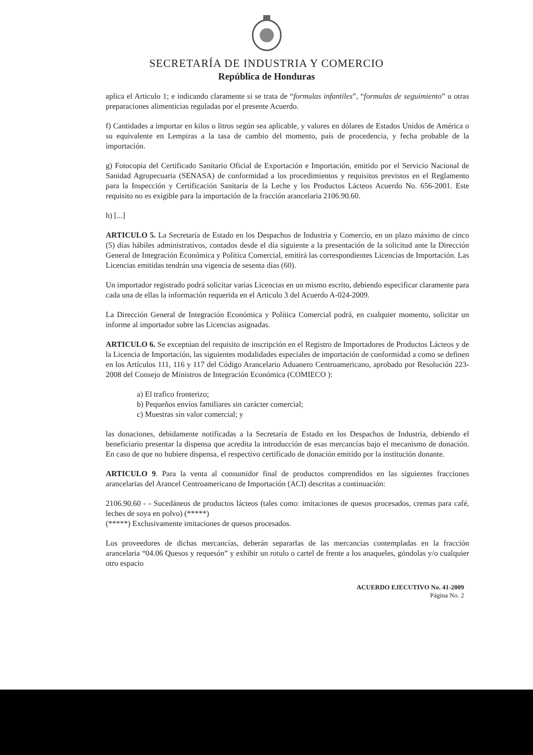SECRETARÍA DE INDUSTRIA Y COMERCIO
República de Honduras
aplica el Articulo 1; e indicando claramente si se trata de “formulas infantiles”, “formulas de seguimiento” u otras preparaciones alimenticias reguladas por el presente Acuerdo.
f) Cantidades a importar en kilos o litros según sea aplicable, y valores en dólares de Estados Unidos de América o su equivalente en Lempiras a la tasa de cambio del momento, país de procedencia, y fecha probable de la importación.
g) Fotocopia del Certificado Sanitario Oficial de Exportación e Importación, emitido por el Servicio Nacional de Sanidad Agropecuaria (SENASA) de conformidad a los procedimientos y requisitos previstos en el Reglamento para la Inspección y Certificación Sanitaria de la Leche y los Productos Lácteos Acuerdo No. 656-2001. Este requisito no es exigible para la importación de la fracción arancelaria 2106.90.60.
h) [...]
ARTICULO 5. La Secretaría de Estado en los Despachos de Industria y Comercio, en un plazo máximo de cinco (5) días hábiles administrativos, contados desde el día siguiente a la presentación de la solicitud ante la Dirección General de Integración Económica y Política Comercial, emitirá las correspondientes Licencias de Importación. Las Licencias emitidas tendrán una vigencia de sesenta días (60).
Un importador registrado podrá solicitar varias Licencias en un mismo escrito, debiendo especificar claramente para cada una de ellas la información requerida en el Articulo 3 del Acuerdo A-024-2009.
La Dirección General de Integración Económica y Política Comercial podrá, en cualquier momento, solicitar un informe al importador sobre las Licencias asignadas.
ARTICULO 6. Se exceptúan del requisito de inscripción en el Registro de Importadores de Productos Lácteos y de la Licencia de Importación, las siguientes modalidades especiales de importación de conformidad a como se definen en los Artículos 111, 116 y 117 del Código Arancelario Aduanero Centroamericano, aprobado por Resolución 223-2008 del Consejo de Ministros de Integración Económica (COMIECO ):
a) El trafico fronterizo;
b) Pequeños envíos familiares sin carácter comercial;
c) Muestras sin valor comercial; y
las donaciones, debidamente notificadas a la Secretaría de Estado en los Despachos de Industria, debiendo el beneficiario presentar la dispensa que acredita la introducción de esas mercancías bajo el mecanismo de donación. En caso de que no hubiere dispensa, el respectivo certificado de donación emitido por la institución donante.
ARTICULO 9. Para la venta al consumidor final de productos comprendidos en las siguientes fracciones arancelarias del Arancel Centroamericano de Importación (ACI) descritas a continuación:
2106.90.60 - - Sucedáneos de productos lácteos (tales como: imitaciones de quesos procesados, cremas para café, leches de soya en polvo) (*****)
(*****) Exclusivamente imitaciones de quesos procesados.
Los proveedores de dichas mercancías, deberán separarlas de las mercancías contempladas en la fracción arancelaria “04.06 Quesos y requesón” y exhibir un rotulo o cartel de frente a los anaqueles, góndolas y/o cualquier otro espacio
ACUERDO EJECUTIVO No. 41-2009
Página No. 2